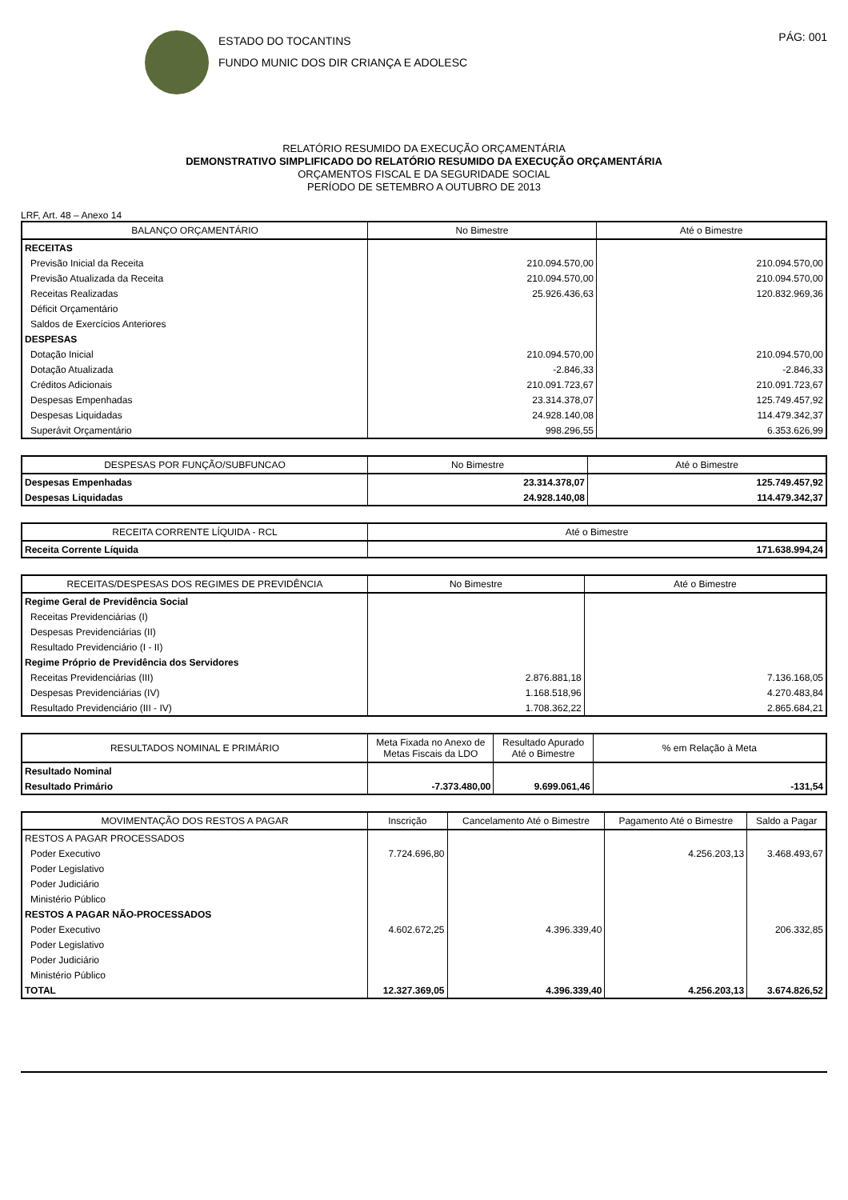ESTADO DO TOCANTINS
FUNDO MUNIC DOS DIR CRIANÇA E ADOLESC
PÁG: 001
RELATÓRIO RESUMIDO DA EXECUÇÃO ORÇAMENTÁRIA
DEMONSTRATIVO SIMPLIFICADO DO RELATÓRIO RESUMIDO DA EXECUÇÃO ORÇAMENTÁRIA
ORÇAMENTOS FISCAL E DA SEGURIDADE SOCIAL
PERÍODO DE SETEMBRO A OUTUBRO DE 2013
LRF, Art. 48 – Anexo 14
| BALANÇO ORÇAMENTÁRIO | No Bimestre | Até o Bimestre |
| --- | --- | --- |
| RECEITAS | | |
| Previsão Inicial da Receita | 210.094.570,00 | 210.094.570,00 |
| Previsão Atualizada da Receita | 210.094.570,00 | 210.094.570,00 |
| Receitas Realizadas | 25.926.436,63 | 120.832.969,36 |
| Déficit Orçamentário | | |
| Saldos de Exercícios Anteriores | | |
| DESPESAS | | |
| Dotação Inicial | 210.094.570,00 | 210.094.570,00 |
| Dotação Atualizada | -2.846,33 | -2.846,33 |
| Créditos Adicionais | 210.091.723,67 | 210.091.723,67 |
| Despesas Empenhadas | 23.314.378,07 | 125.749.457,92 |
| Despesas Liquidadas | 24.928.140,08 | 114.479.342,37 |
| Superávit Orçamentário | 998.296,55 | 6.353.626,99 |
| DESPESAS POR FUNÇÃO/SUBFUNCAO | No Bimestre | Até o Bimestre |
| --- | --- | --- |
| Despesas Empenhadas | 23.314.378,07 | 125.749.457,92 |
| Despesas Liquidadas | 24.928.140,08 | 114.479.342,37 |
| RECEITA CORRENTE LÍQUIDA - RCL | Até o Bimestre |
| --- | --- |
| Receita Corrente Líquida | 171.638.994,24 |
| RECEITAS/DESPESAS DOS REGIMES DE PREVIDÊNCIA | No Bimestre | Até o Bimestre |
| --- | --- | --- |
| Regime Geral de Previdência Social | | |
| Receitas Previdenciárias (I) | | |
| Despesas Previdenciárias (II) | | |
| Resultado Previdenciário (I - II) | | |
| Regime Próprio de Previdência dos Servidores | | |
| Receitas Previdenciárias (III) | 2.876.881,18 | 7.136.168,05 |
| Despesas Previdenciárias (IV) | 1.168.518,96 | 4.270.483,84 |
| Resultado Previdenciário (III - IV) | 1.708.362,22 | 2.865.684,21 |
| RESULTADOS NOMINAL E PRIMÁRIO | Meta Fixada no Anexo de Metas Fiscais da LDO | Resultado Apurado Até o Bimestre | % em Relação à Meta |
| --- | --- | --- | --- |
| Resultado Nominal | | | |
| Resultado Primário | -7.373.480,00 | 9.699.061,46 | -131,54 |
| MOVIMENTAÇÃO DOS RESTOS A PAGAR | Inscrição | Cancelamento Até o Bimestre | Pagamento Até o Bimestre | Saldo a Pagar |
| --- | --- | --- | --- | --- |
| RESTOS A PAGAR PROCESSADOS | | | | |
| Poder Executivo | 7.724.696,80 | | 4.256.203,13 | 3.468.493,67 |
| Poder Legislativo | | | | |
| Poder Judiciário | | | | |
| Ministério Público | | | | |
| RESTOS A PAGAR NÃO-PROCESSADOS | | | | |
| Poder Executivo | 4.602.672,25 | 4.396.339,40 | | 206.332,85 |
| Poder Legislativo | | | | |
| Poder Judiciário | | | | |
| Ministério Público | | | | |
| TOTAL | 12.327.369,05 | 4.396.339,40 | 4.256.203,13 | 3.674.826,52 |